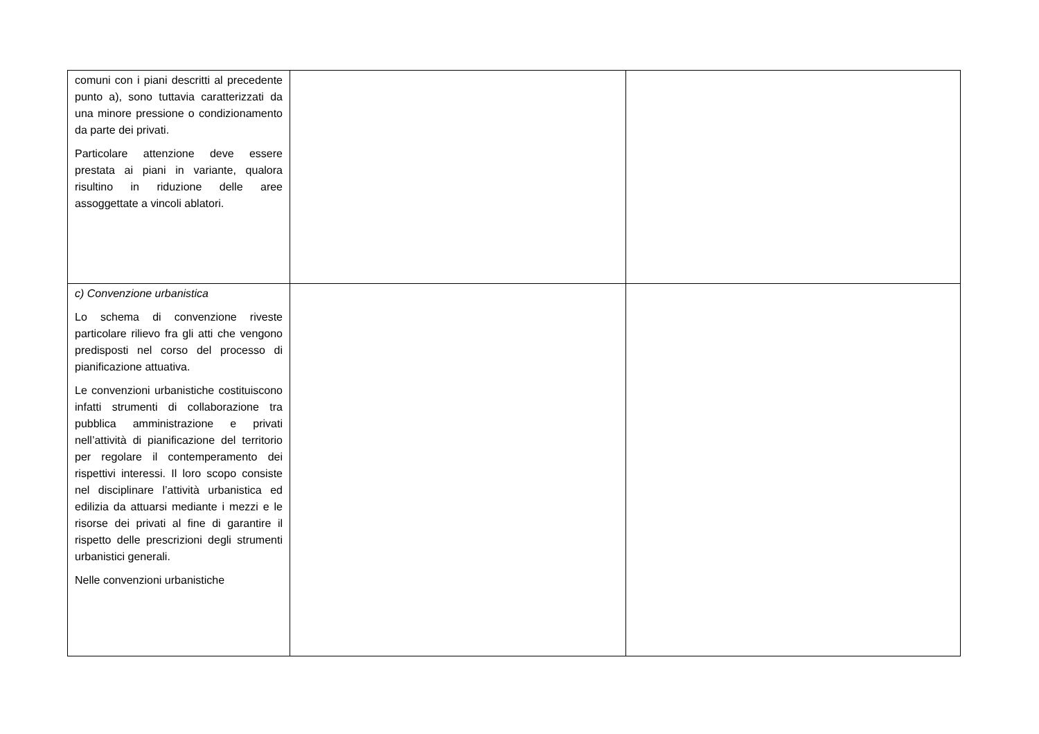| comuni con i piani descritti al precedente punto a), sono tuttavia caratterizzati da una minore pressione o condizionamento da parte dei privati. Particolare attenzione deve essere prestata ai piani in variante, qualora risultino in riduzione delle aree assoggettate a vincoli ablatori. | | |
| c) Convenzione urbanistica Lo schema di convenzione riveste particolare rilievo fra gli atti che vengono predisposti nel corso del processo di pianificazione attuativa. Le convenzioni urbanistiche costituiscono infatti strumenti di collaborazione tra pubblica amministrazione e privati nell’attività di pianificazione del territorio per regolare il contemperamento dei rispettivi interessi. Il loro scopo consiste nel disciplinare l’attività urbanistica ed edilizia da attuarsi mediante i mezzi e le risorse dei privati al fine di garantire il rispetto delle prescrizioni degli strumenti urbanistici generali. Nelle convenzioni urbanistiche | | |